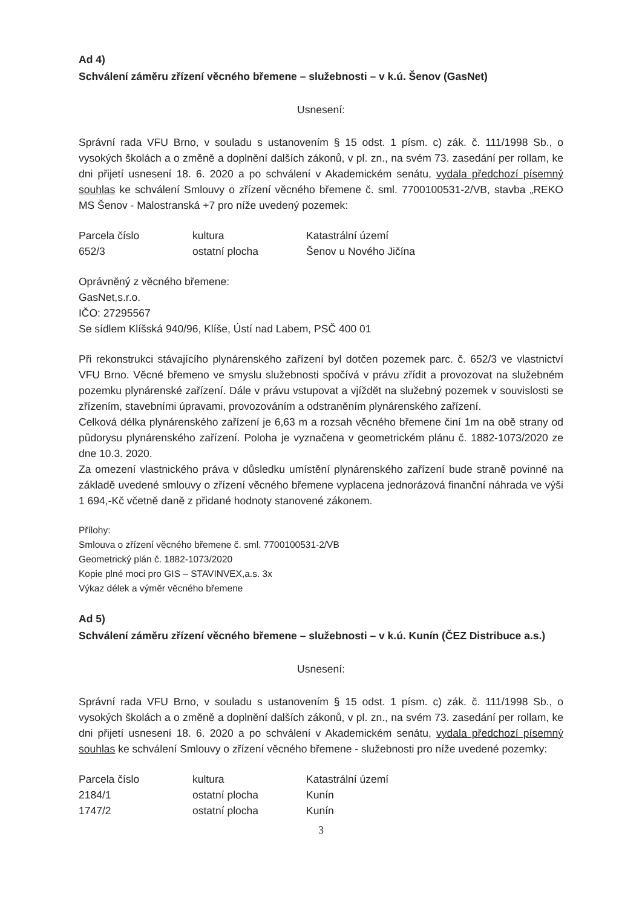Ad 4)
Schválení záměru zřízení věcného břemene – služebnosti – v k.ú. Šenov (GasNet)
Usnesení:
Správní rada VFU Brno, v souladu s ustanovením § 15 odst. 1 písm. c) zák. č. 111/1998 Sb., o vysokých školách a o změně a doplnění dalších zákonů, v pl. zn., na svém 73. zasedání per rollam, ke dni přijetí usnesení 18. 6. 2020 a po schválení v Akademickém senátu, vydala předchozí písemný souhlas ke schválení Smlouvy o zřízení věcného břemene č. sml. 7700100531-2/VB, stavba „REKO MS Šenov - Malostranská +7 pro níže uvedený pozemek:
| Parcela číslo | kultura | Katastrální území |
| 652/3 | ostatní plocha | Šenov u Nového Jičína |
Oprávněný z věcného břemene:
GasNet,s.r.o.
IČO: 27295567
Se sídlem Klíšská 940/96, Klíše, Ústí nad Labem, PSČ 400 01
Při rekonstrukci stávajícího plynárenského zařízení byl dotčen pozemek parc. č. 652/3 ve vlastnictví VFU Brno. Věcné břemeno ve smyslu služebnosti spočívá v právu zřídit a provozovat na služebném pozemku plynárenské zařízení. Dále v právu vstupovat a vjíždět na služebný pozemek v souvislosti se zřízením, stavebními úpravami, provozováním a odstraněním plynárenského zařízení.
Celková délka plynárenského zařízení je 6,63 m a rozsah věcného břemene činí 1m na obě strany od půdorysu plynárenského zařízení. Poloha je vyznačena v geometrickém plánu č. 1882-1073/2020 ze dne 10.3. 2020.
Za omezení vlastnického práva v důsledku umístění plynárenského zařízení bude straně povinné na základě uvedené smlouvy o zřízení věcného břemene vyplacena jednorázová finanční náhrada ve výši 1 694,-Kč včetně daně z přidané hodnoty stanovené zákonem.
Přílohy:
Smlouva o zřízení věcného břemene č. sml. 7700100531-2/VB
Geometrický plán č. 1882-1073/2020
Kopie plné moci pro GIS – STAVINVEX,a.s. 3x
Výkaz délek a výměr věcného břemene
Ad 5)
Schválení záměru zřízení věcného břemene – služebnosti – v k.ú. Kunín (ČEZ Distribuce a.s.)
Usnesení:
Správní rada VFU Brno, v souladu s ustanovením § 15 odst. 1 písm. c) zák. č. 111/1998 Sb., o vysokých školách a o změně a doplnění dalších zákonů, v pl. zn., na svém 73. zasedání per rollam, ke dni přijetí usnesení 18. 6. 2020 a po schválení v Akademickém senátu, vydala předchozí písemný souhlas ke schválení Smlouvy o zřízení věcného břemene - služebnosti pro níže uvedené pozemky:
| Parcela číslo | kultura | Katastrální území |
| 2184/1 | ostatní plocha | Kunín |
| 1747/2 | ostatní plocha | Kunín |
3